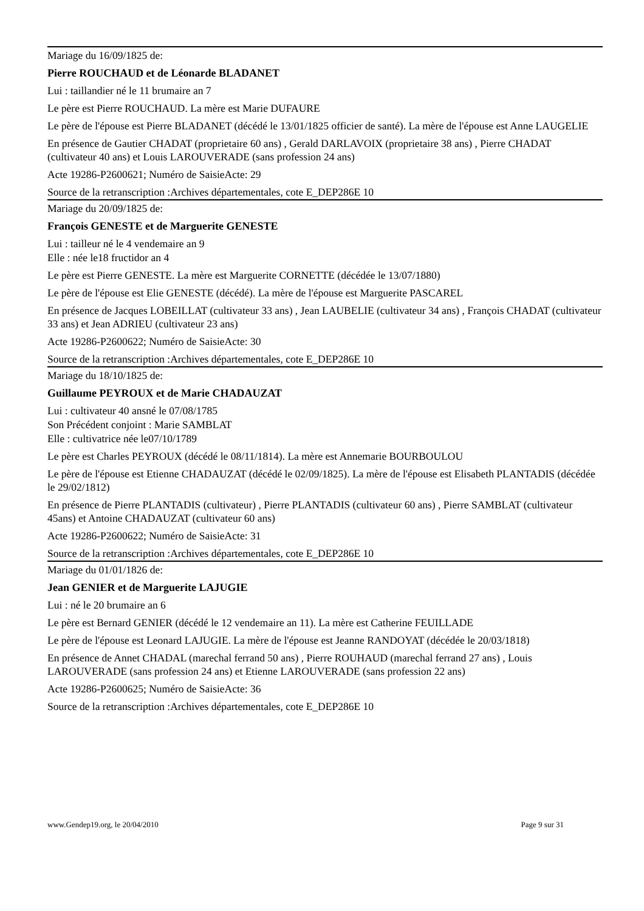Mariage du 16/09/1825 de:
Pierre ROUCHAUD et de Léonarde BLADANET
Lui : taillandier né le 11 brumaire an 7
Le père est Pierre ROUCHAUD. La mère est Marie DUFAURE
Le père de l'épouse est Pierre BLADANET (décédé le 13/01/1825 officier de santé). La mère de l'épouse est Anne LAUGELIE
En présence de Gautier CHADAT (proprietaire 60 ans) , Gerald DARLAVOIX (proprietaire 38 ans) , Pierre CHADAT (cultivateur 40 ans) et Louis LAROUVERADE (sans profession 24 ans)
Acte 19286-P2600621; Numéro de SaisieActe: 29
Source de la retranscription :Archives départementales, cote E_DEP286E 10
Mariage du 20/09/1825 de:
François GENESTE et de Marguerite GENESTE
Lui : tailleur né le 4 vendemaire an 9
Elle : née le18 fructidor an 4
Le père est Pierre GENESTE. La mère est Marguerite CORNETTE (décédée le 13/07/1880)
Le père de l'épouse est Elie GENESTE (décédé). La mère de l'épouse est Marguerite PASCAREL
En présence de Jacques LOBEILLAT (cultivateur 33 ans) , Jean LAUBELIE (cultivateur 34 ans) , François CHADAT (cultivateur 33 ans) et Jean ADRIEU (cultivateur 23 ans)
Acte 19286-P2600622; Numéro de SaisieActe: 30
Source de la retranscription :Archives départementales, cote E_DEP286E 10
Mariage du 18/10/1825 de:
Guillaume PEYROUX et de Marie CHADAUZAT
Lui : cultivateur 40 ansné le 07/08/1785
Son Précédent conjoint : Marie SAMBLAT
Elle : cultivatrice née le07/10/1789
Le père est Charles PEYROUX (décédé le 08/11/1814). La mère est Annemarie BOURBOULOU
Le père de l'épouse est Etienne CHADAUZAT (décédé le 02/09/1825). La mère de l'épouse est Elisabeth PLANTADIS (décédée le 29/02/1812)
En présence de Pierre PLANTADIS (cultivateur) , Pierre PLANTADIS (cultivateur 60 ans) , Pierre SAMBLAT (cultivateur 45ans) et Antoine CHADAUZAT (cultivateur 60 ans)
Acte 19286-P2600622; Numéro de SaisieActe: 31
Source de la retranscription :Archives départementales, cote E_DEP286E 10
Mariage du 01/01/1826 de:
Jean GENIER et de Marguerite LAJUGIE
Lui : né le 20 brumaire an 6
Le père est Bernard GENIER (décédé le 12 vendemaire an 11). La mère est Catherine FEUILLADE
Le père de l'épouse est Leonard LAJUGIE. La mère de l'épouse est Jeanne RANDOYAT (décédée le 20/03/1818)
En présence de Annet CHADAL (marechal ferrand 50 ans) , Pierre ROUHAUD (marechal ferrand 27 ans) , Louis LAROUVERADE (sans profession 24 ans) et Etienne LAROUVERADE (sans profession 22 ans)
Acte 19286-P2600625; Numéro de SaisieActe: 36
Source de la retranscription :Archives départementales, cote E_DEP286E 10
www.Gendep19.org, le 20/04/2010 Page 9 sur 31